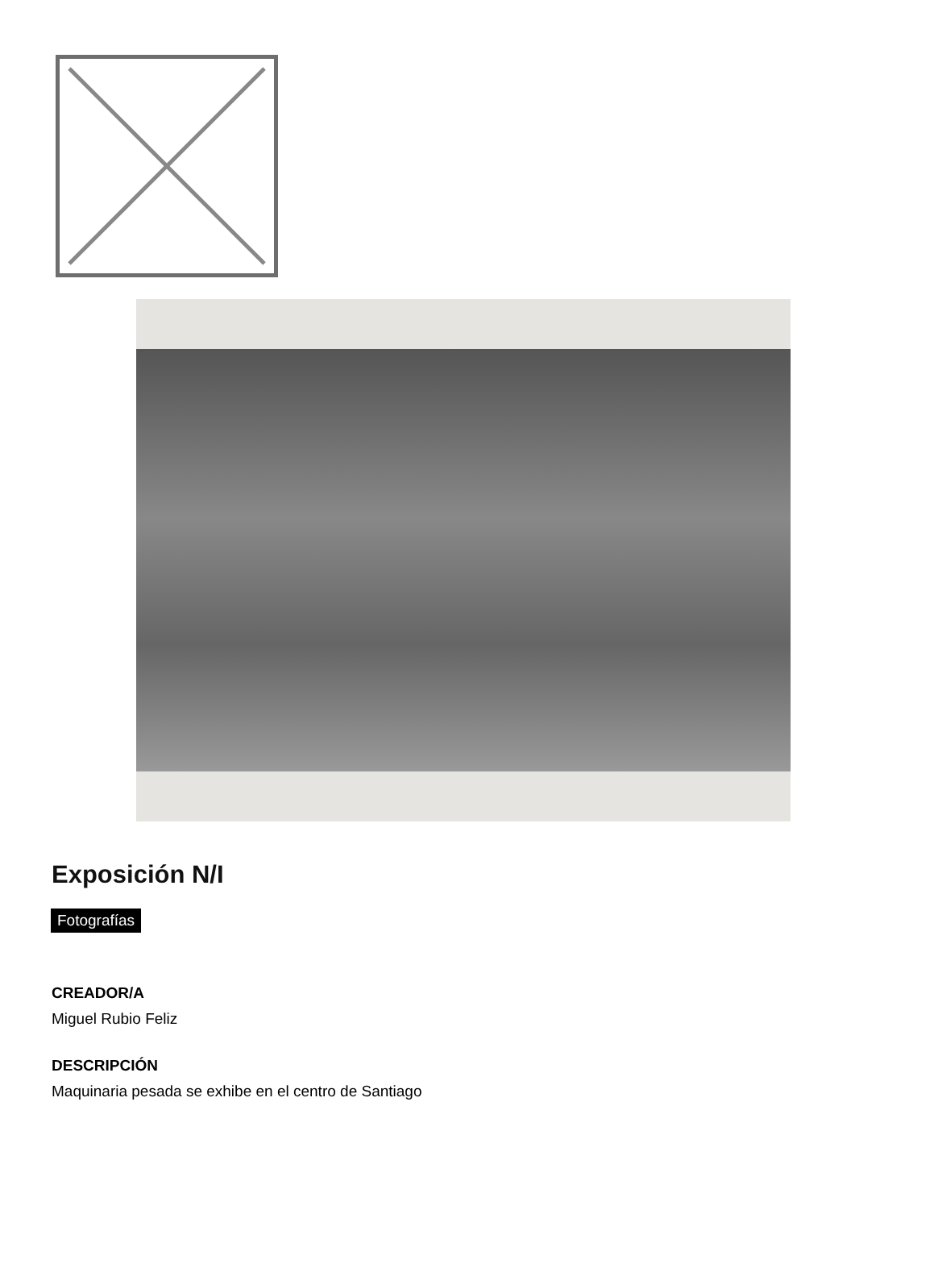Exposición N/I
Fotografías
CREADOR/A
Miguel Rubio Feliz
DESCRIPCIÓN
Maquinaria pesada se exhibe en el centro de Santiago